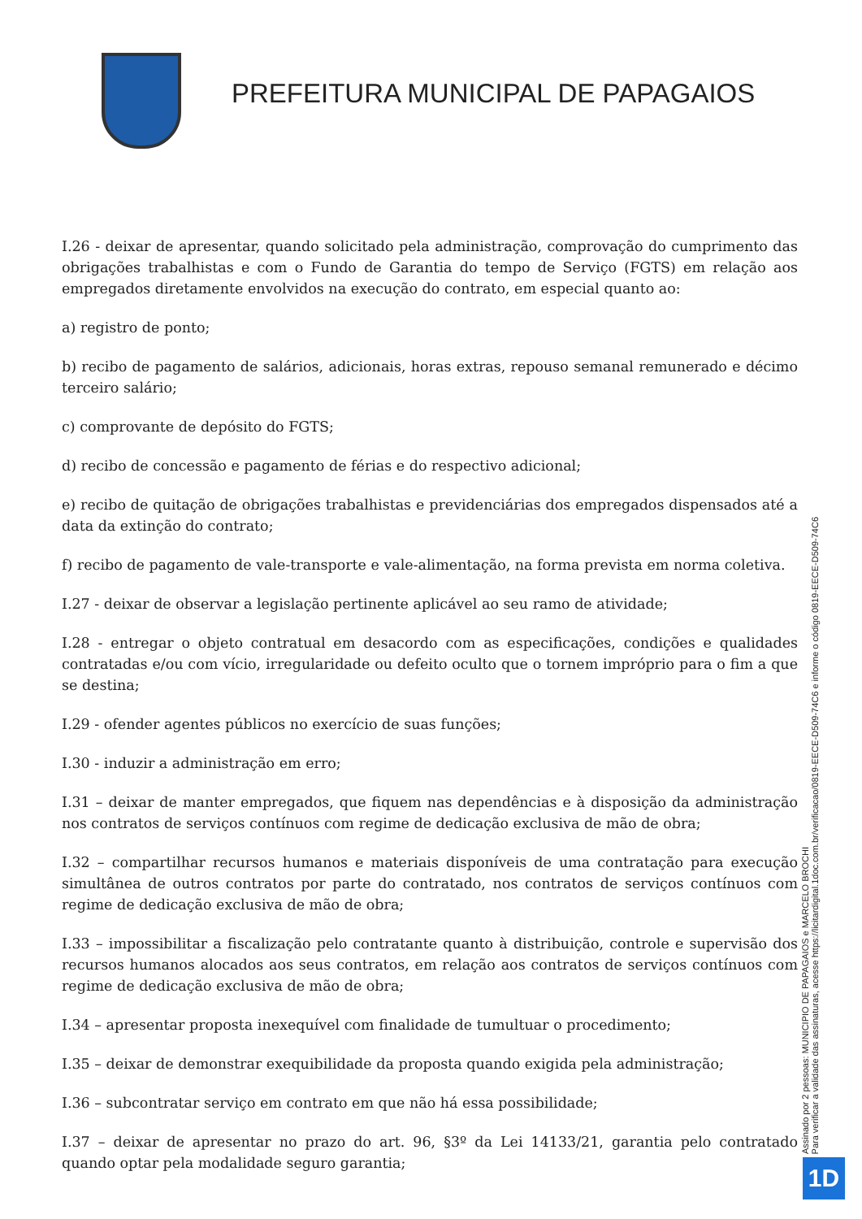PREFEITURA MUNICIPAL DE PAPAGAIOS
I.26 - deixar de apresentar, quando solicitado pela administração, comprovação do cumprimento das obrigações trabalhistas e com o Fundo de Garantia do tempo de Serviço (FGTS) em relação aos empregados diretamente envolvidos na execução do contrato, em especial quanto ao:
a) registro de ponto;
b) recibo de pagamento de salários, adicionais, horas extras, repouso semanal remunerado e décimo terceiro salário;
c) comprovante de depósito do FGTS;
d) recibo de concessão e pagamento de férias e do respectivo adicional;
e) recibo de quitação de obrigações trabalhistas e previdenciárias dos empregados dispensados até a data da extinção do contrato;
f) recibo de pagamento de vale-transporte e vale-alimentação, na forma prevista em norma coletiva.
I.27 - deixar de observar a legislação pertinente aplicável ao seu ramo de atividade;
I.28 - entregar o objeto contratual em desacordo com as especificações, condições e qualidades contratadas e/ou com vício, irregularidade ou defeito oculto que o tornem impróprio para o fim a que se destina;
I.29 - ofender agentes públicos no exercício de suas funções;
I.30 - induzir a administração em erro;
I.31 – deixar de manter empregados, que fiquem nas dependências e à disposição da administração nos contratos de serviços contínuos com regime de dedicação exclusiva de mão de obra;
I.32 – compartilhar recursos humanos e materiais disponíveis de uma contratação para execução simultânea de outros contratos por parte do contratado, nos contratos de serviços contínuos com regime de dedicação exclusiva de mão de obra;
I.33 – impossibilitar a fiscalização pelo contratante quanto à distribuição, controle e supervisão dos recursos humanos alocados aos seus contratos, em relação aos contratos de serviços contínuos com regime de dedicação exclusiva de mão de obra;
I.34 – apresentar proposta inexequível com finalidade de tumultuar o procedimento;
I.35 – deixar de demonstrar exequibilidade da proposta quando exigida pela administração;
I.36 – subcontratar serviço em contrato em que não há essa possibilidade;
I.37 – deixar de apresentar no prazo do art. 96, §3º da Lei 14133/21, garantia pelo contratado quando optar pela modalidade seguro garantia;
Assinado por 2 pessoas: MUNICIPIO DE PAPAGAIOS e MARCELO BROCHI
Para verificar a validade das assinaturas, acesse https://licitardigital.1doc.com.br/verificacao/0819-EECE-D509-74C6 e informe o código 0819-EECE-D509-74C6
1D